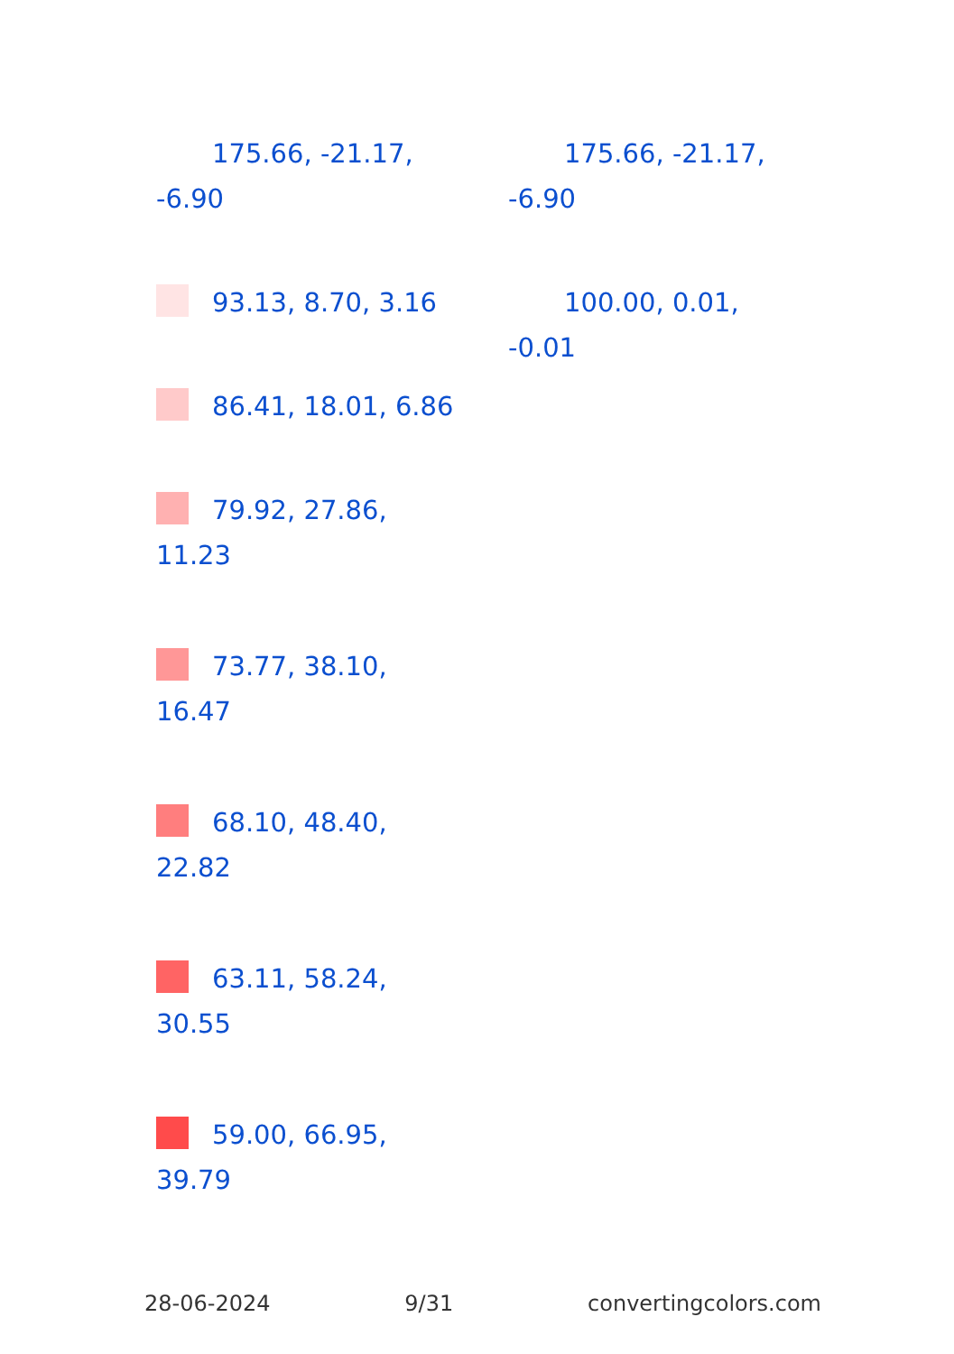175.66, -21.17, -6.90
93.13, 8.70, 3.16
86.41, 18.01, 6.86
79.92, 27.86, 11.23
73.77, 38.10, 16.47
68.10, 48.40, 22.82
63.11, 58.24, 30.55
59.00, 66.95, 39.79
175.66, -21.17, -6.90
100.00, 0.01, -0.01
28-06-2024 9/31 convertingcolors.com